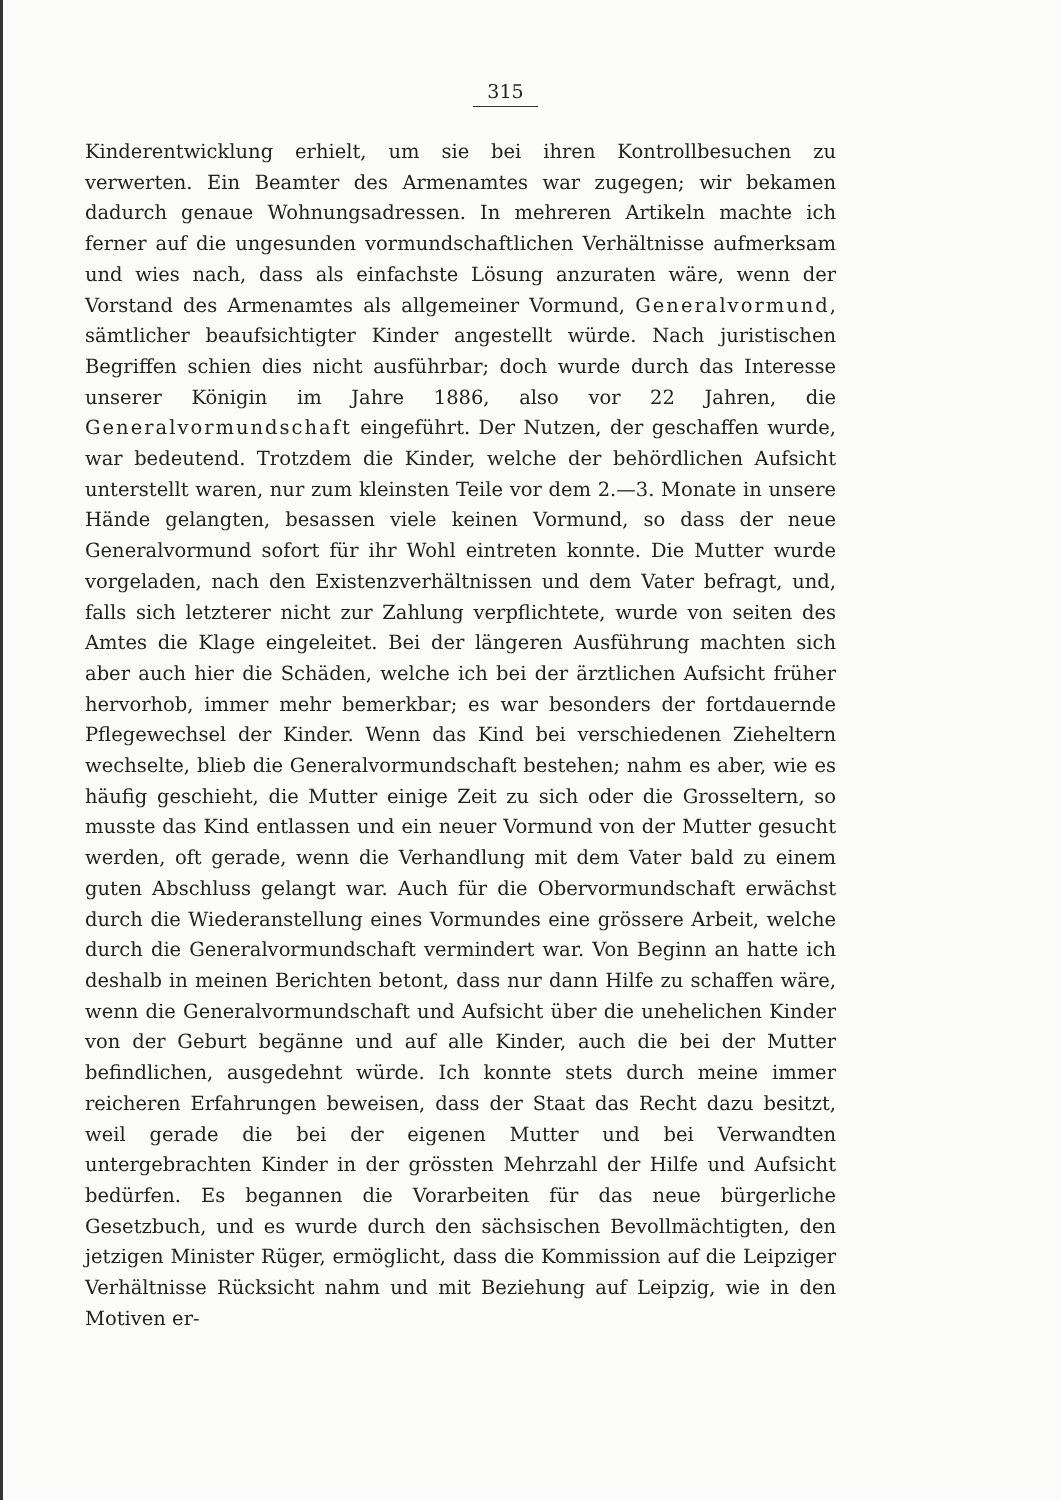315
Kinderentwicklung erhielt, um sie bei ihren Kontrollbesuchen zu verwerten. Ein Beamter des Armenamtes war zugegen; wir bekamen dadurch genaue Wohnungsadressen. In mehreren Artikeln machte ich ferner auf die ungesunden vormundschaftlichen Verhältnisse aufmerksam und wies nach, dass als einfachste Lösung anzuraten wäre, wenn der Vorstand des Armenamtes als allgemeiner Vormund, Generalvormund, sämtlicher beaufsichtigter Kinder angestellt würde. Nach juristischen Begriffen schien dies nicht ausführbar; doch wurde durch das Interesse unserer Königin im Jahre 1886, also vor 22 Jahren, die Generalvormundschaft eingeführt. Der Nutzen, der geschaffen wurde, war bedeutend. Trotzdem die Kinder, welche der behördlichen Aufsicht unterstellt waren, nur zum kleinsten Teile vor dem 2.—3. Monate in unsere Hände gelangten, besassen viele keinen Vormund, so dass der neue Generalvormund sofort für ihr Wohl eintreten konnte. Die Mutter wurde vorgeladen, nach den Existenzverhältnissen und dem Vater befragt, und, falls sich letzterer nicht zur Zahlung verpflichtete, wurde von seiten des Amtes die Klage eingeleitet. Bei der längeren Ausführung machten sich aber auch hier die Schäden, welche ich bei der ärztlichen Aufsicht früher hervorhob, immer mehr bemerkbar; es war besonders der fortdauernde Pflegewechsel der Kinder. Wenn das Kind bei verschiedenen Zieheltern wechselte, blieb die Generalvormundschaft bestehen; nahm es aber, wie es häufig geschieht, die Mutter einige Zeit zu sich oder die Grosseltern, so musste das Kind entlassen und ein neuer Vormund von der Mutter gesucht werden, oft gerade, wenn die Verhandlung mit dem Vater bald zu einem guten Abschluss gelangt war. Auch für die Obervormundschaft erwächst durch die Wiederanstellung eines Vormundes eine grössere Arbeit, welche durch die Generalvormundschaft vermindert war. Von Beginn an hatte ich deshalb in meinen Berichten betont, dass nur dann Hilfe zu schaffen wäre, wenn die Generalvormundschaft und Aufsicht über die unehelichen Kinder von der Geburt begänne und auf alle Kinder, auch die bei der Mutter befindlichen, ausgedehnt würde. Ich konnte stets durch meine immer reicheren Erfahrungen beweisen, dass der Staat das Recht dazu besitzt, weil gerade die bei der eigenen Mutter und bei Verwandten untergebrachten Kinder in der grössten Mehrzahl der Hilfe und Aufsicht bedürfen. Es begannen die Vorarbeiten für das neue bürgerliche Gesetzbuch, und es wurde durch den sächsischen Bevollmächtigten, den jetzigen Minister Rüger, ermöglicht, dass die Kommission auf die Leipziger Verhältnisse Rücksicht nahm und mit Beziehung auf Leipzig, wie in den Motiven er-